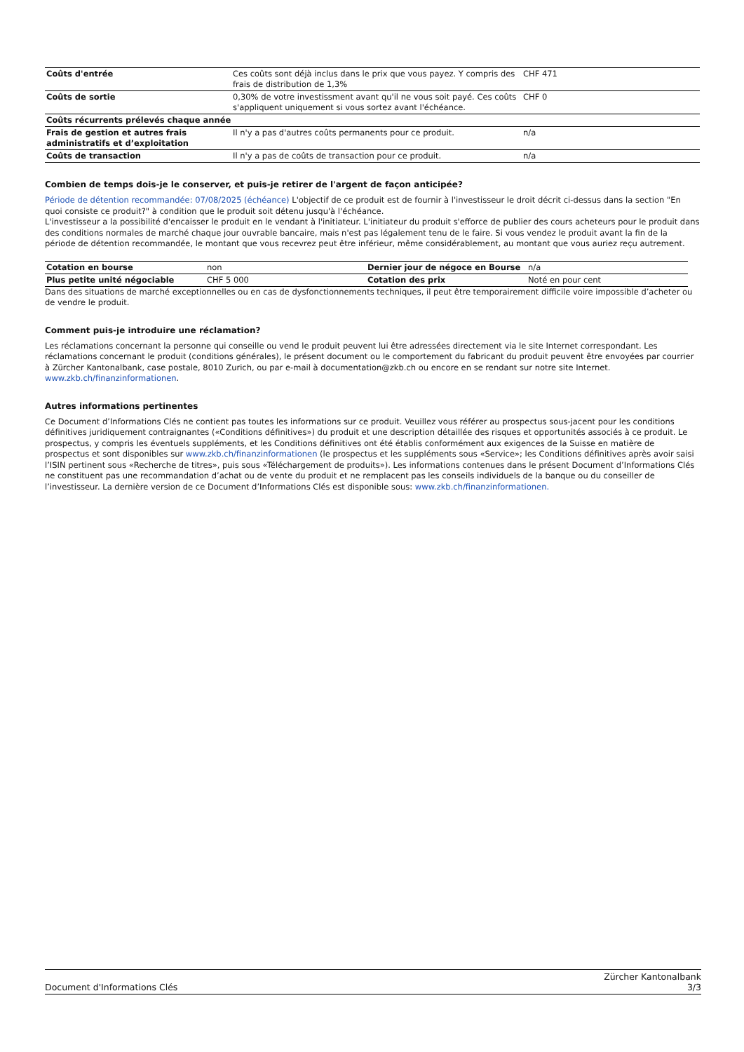| Coûts d'entrée | Ces coûts sont déjà inclus dans le prix que vous payez. Y compris des frais de distribution de 1,3% | CHF 471 |
| Coûts de sortie | 0,30% de votre investissment avant qu'il ne vous soit payé. Ces coûts s'appliquent uniquement si vous sortez avant l'échéance. | CHF 0 |
| Coûts récurrents prélevés chaque année | | |
| Frais de gestion et autres frais administratifs et d’exploitation | Il n'y a pas d'autres coûts permanents pour ce produit. | n/a |
| Coûts de transaction | Il n'y a pas de coûts de transaction pour ce produit. | n/a |
Combien de temps dois-je le conserver, et puis-je retirer de l'argent de façon anticipée?
Période de détention recommandée: 07/08/2025 (échéance) L'objectif de ce produit est de fournir à l'investisseur le droit décrit ci-dessus dans la section "En quoi consiste ce produit?" à condition que le produit soit détenu jusqu'à l'échéance.
L'investisseur a la possibilité d'encaisser le produit en le vendant à l'initiateur. L'initiateur du produit s'efforce de publier des cours acheteurs pour le produit dans des conditions normales de marché chaque jour ouvrable bancaire, mais n'est pas légalement tenu de le faire. Si vous vendez le produit avant la fin de la période de détention recommandée, le montant que vous recevrez peut être inférieur, même considérablement, au montant que vous auriez reçu autrement.
| Cotation en bourse | non | Dernier jour de négoce en Bourse | n/a |
| Plus petite unité négociable | CHF 5 000 | Cotation des prix | Noté en pour cent |
Dans des situations de marché exceptionnelles ou en cas de dysfonctionnements techniques, il peut être temporairement difficile voire impossible d’acheter ou de vendre le produit.
Comment puis-je introduire une réclamation?
Les réclamations concernant la personne qui conseille ou vend le produit peuvent lui être adressées directement via le site Internet correspondant. Les réclamations concernant le produit (conditions générales), le présent document ou le comportement du fabricant du produit peuvent être envoyées par courrier à Zürcher Kantonalbank, case postale, 8010 Zurich, ou par e-mail à documentation@zkb.ch ou encore en se rendant sur notre site Internet.
www.zkb.ch/finanzinformationen.
Autres informations pertinentes
Ce Document d’Informations Clés ne contient pas toutes les informations sur ce produit. Veuillez vous référer au prospectus sous-jacent pour les conditions définitives juridiquement contraignantes («Conditions définitives») du produit et une description détaillée des risques et opportunités associés à ce produit. Le prospectus, y compris les éventuels suppléments, et les Conditions définitives ont été établis conformément aux exigences de la Suisse en matière de prospectus et sont disponibles sur www.zkb.ch/finanzinformationen (le prospectus et les suppléments sous «Service»; les Conditions définitives après avoir saisi l’ISIN pertinent sous «Recherche de titres», puis sous «Téléchargement de produits»). Les informations contenues dans le présent Document d’Informations Clés ne constituent pas une recommandation d’achat ou de vente du produit et ne remplacent pas les conseils individuels de la banque ou du conseiller de l’investisseur. La dernière version de ce Document d’Informations Clés est disponible sous: www.zkb.ch/finanzinformationen.
Document d'Informations Clés Zürcher Kantonalbank
3/3